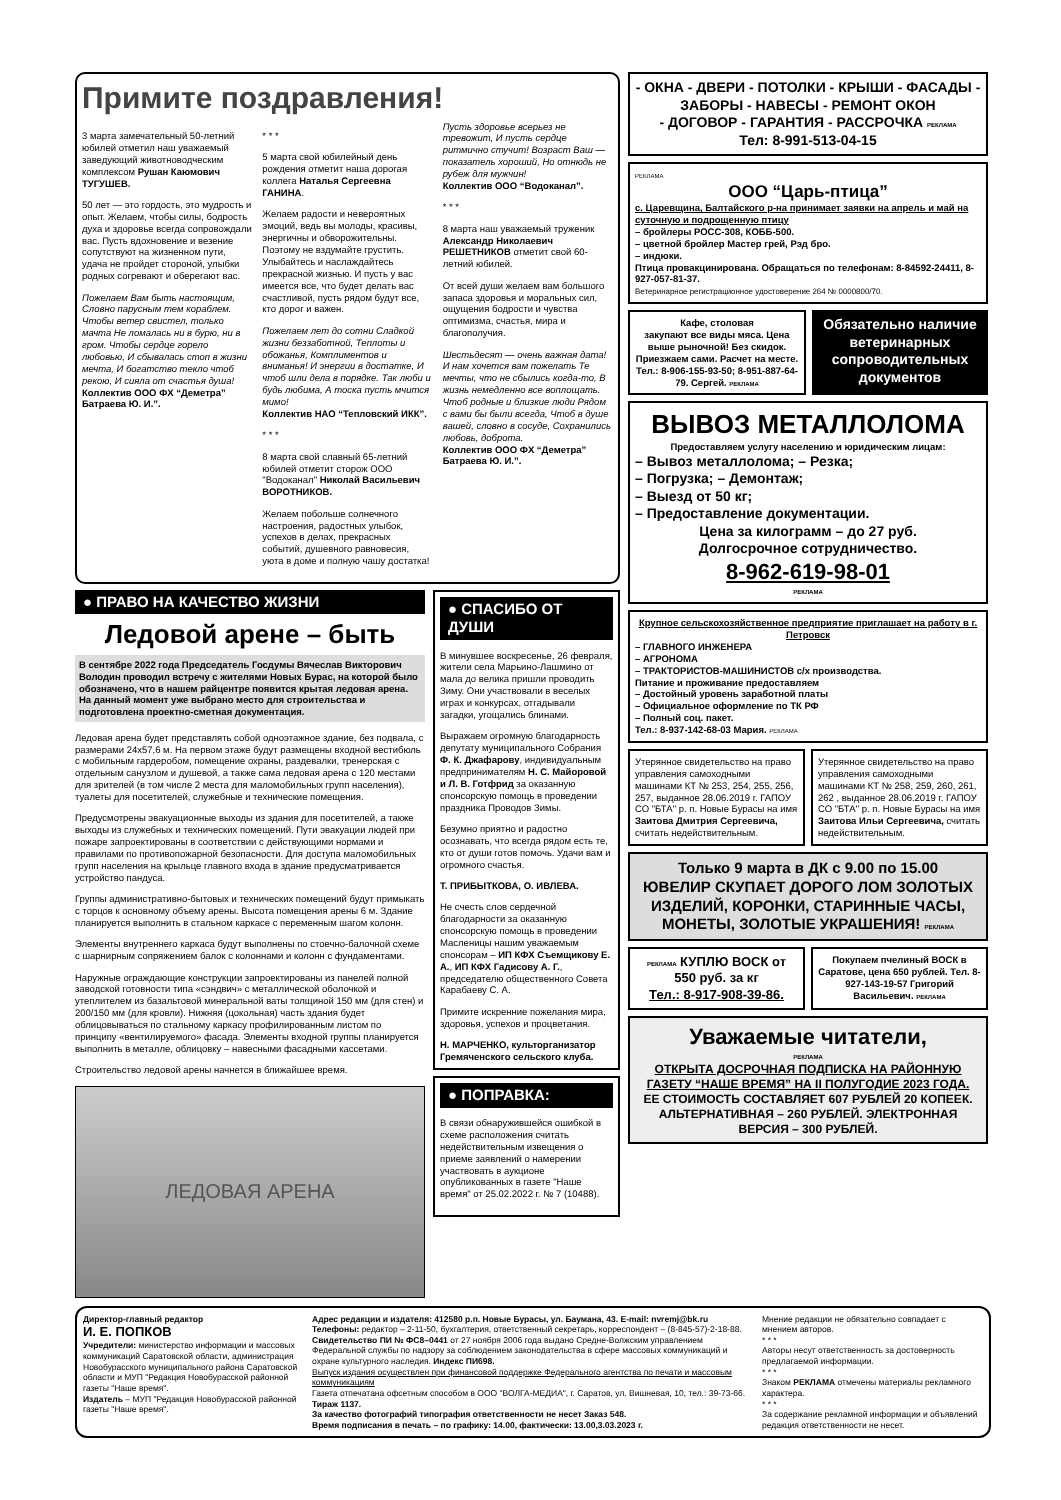Примите поздравления!
3 марта замечательный 50-летний юбилей отметил наш уважаемый заведующий животноводческим комплексом Рушан Каюмович ТУГУШЕВ.
50 лет — это гордость, это мудрость и опыт. Желаем, чтобы силы, бодрость духа и здоровье всегда сопровождали вас. Пусть вдохновение и везение сопутствуют на жизненном пути, удача не пройдет стороной, улыбки родных согревают и оберегают вас.
Пожелаем Вам быть настоящим, Словно парусным тем кораблем. Чтобы ветер свистел, только мачта Не ломалась ни в бурю, ни в гром. Чтобы сердце горело любовью, И сбывалась стоп в жизни мечта, И богатство текло чтоб рекою, И сияла от счастья душа!
Коллектив ООО ФХ “Деметра” Батраева Ю. И.”.
* * *
5 марта свой юбилейный день рождения отметит наша дорогая коллега Наталья Сергеевна ГАНИНА.
Желаем радости и невероятных эмоций, ведь вы молоды, красивы, энергичны и обворожительны. Поэтому не вздумайте грустить. Улыбайтесь и наслаждайтесь прекрасной жизнью. И пусть у вас имеется все, что будет делать вас счастливой, пусть рядом будут все, кто дорог и важен.
Пожелаем лет до сотни Сладкой жизни беззаботной, Теплоты и обожанья, Комплиментов и вниманья! И энергии в достатке, И чтоб шли дела в порядке. Так люби и будь любима, А тоска пусть мчится мимо!
Коллектив НАО “Тепловский ИКК”.
* * *
8 марта свой славный 65-летний юбилей отметит сторож ООО "Водоканал" Николай Васильевич ВОРОТНИКОВ.
Желаем побольше солнечного настроения, радостных улыбок, успехов в делах, прекрасных событий, душевного равновесия, уюта в доме и полную чашу достатка!
Пусть здоровье всерьез не тревожит, И пусть сердце ритмично стучит! Возраст Ваш — показатель хороший, Но отнюдь не рубеж для мужчин!
Коллектив ООО “Водоканал”.
* * *
8 марта наш уважаемый труженик Александр Николаевич РЕШЕТНИКОВ отметит свой 60-летний юбилей.
От всей души желаем вам большого запаса здоровья и моральных сил, ощущения бодрости и чувства оптимизма, счастья, мира и благополучия.
Шестьдесят — очень важная дата! И нам хочется вам пожелать Те мечты, что не сбылись когда-то, В жизнь немедленно все воплощать. Чтоб родные и близкие люди Рядом с вами бы были всегда, Чтоб в душе вашей, словно в сосуде, Сохранились любовь, доброта.
Коллектив ООО ФХ “Деметра” Батраева Ю. И.”.
● ПРАВО НА КАЧЕСТВО ЖИЗНИ
Ледовой арене – быть
В сентябре 2022 года Председатель Госдумы Вячеслав Викторович Володин проводил встречу с жителями Новых Бурас, на которой было обозначено, что в нашем райцентре появится крытая ледовая арена.
На данный момент уже выбрано место для строительства и подготовлена проектно-сметная документация.
Ледовая арена будет представлять собой одноэтажное здание, без подвала, с размерами 24х57,6 м. На первом этаже будут размещены входной вестибюль с мобильным гардеробом, помещение охраны, раздевалки, тренерская с отдельным санузлом и душевой, а также сама ледовая арена с 120 местами для зрителей (в том числе 2 места для маломобильных групп населения), туалеты для посетителей, служебные и технические помещения.
Предусмотрены эвакуационные выходы из здания для посетителей, а также выходы из служебных и технических помещений. Пути эвакуации людей при пожаре запроектированы в соответствии с действующими нормами и правилами по противопожарной безопасности. Для доступа маломобильных групп населения на крыльце главного входа в здание предусматривается устройство пандуса.
Группы административно-бытовых и технических помещений будут примыкать с торцов к основному объему арены. Высота помещения арены 6 м. Здание планируется выполнить в стальном каркасе с переменным шагом колонн.
Элементы внутреннего каркаса будут выполнены по стоечно-балочной схеме с шарнирным сопряжением балок с колоннами и колонн с фундаментами.
Наружные ограждающие конструкции запроектированы из панелей полной заводской готовности типа «сэндвич» с металлической оболочкой и утеплителем из базальтовой минеральной ваты толщиной 150 мм (для стен) и 200/150 мм (для кровли). Нижняя (цокольная) часть здания будет облицовываться по стальному каркасу профилированным листом по принципу «вентилируемого» фасада. Элементы входной группы планируется выполнить в металле, облицовку – навесными фасадными кассетами.
Строительство ледовой арены начнется в ближайшее время.
ЛЕДОВАЯ АРЕНА
● СПАСИБО ОТ ДУШИ
В минувшее воскресенье, 26 февраля, жители села Марьино-Лашмино от мала до велика пришли проводить Зиму. Они участвовали в веселых играх и конкурсах, отгадывали загадки, угощались блинами.
Выражаем огромную благодарность депутату муниципального Собрания Ф. К. Джафарову, индивидуальным предпринимателям Н. С. Майоровой и Л. В. Готфрид за оказанную спонсорскую помощь в проведении праздника Проводов Зимы.
Безумно приятно и радостно осознавать, что всегда рядом есть те, кто от души готов помочь. Удачи вам и огромного счастья.
Т. ПРИБЫТКОВА, О. ИВЛЕВА.
Не счесть слов сердечной благодарности за оказанную спонсорскую помощь в проведении Масленицы нашим уважаемым спонсорам – ИП КФХ Съемщикову Е. А., ИП КФХ Гадисову А. Г., председателю общественного Совета Карабаеву С. А.
Примите искренние пожелания мира, здоровья, успехов и процветания.
Н. МАРЧЕНКО, культорганизатор Гремяченского сельского клуба.
● ПОПРАВКА:
В связи обнаружившейся ошибкой в схеме расположения считать недействительным извещения о приеме заявлений о намерении участвовать в аукционе опубликованных в газете "Наше время" от 25.02.2022 г. № 7 (10488).
- ОКНА - ДВЕРИ - ПОТОЛКИ - КРЫШИ - ФАСАДЫ - ЗАБОРЫ - НАВЕСЫ - РЕМОНТ ОКОН
- ДОГОВОР - ГАРАНТИЯ - РАССРОЧКА РЕКЛАМА
Тел: 8-991-513-04-15
РЕКЛАМА
ООО “Царь-птица”
с. Царевщина, Балтайского р-на принимает заявки на апрель и май на суточную и подрощенную птицу
– бройлеры РОСС-308, КОББ-500.
– цветной бройлер Мастер грей, Рэд бро.
– индюки.
Птица провакцинирована. Обращаться по телефонам: 8-84592-24411, 8-927-057-81-37.
Ветеринарное регистрационное удостоверение 264 № 0000800/70.
Кафе, столовая
закупают все виды мяса. Цена выше рыночной! Без скидок. Приезжаем сами. Расчет на месте. Тел.: 8-906-155-93-50; 8-951-887-64-79. Сергей. РЕКЛАМА
Обязательно наличие ветеринарных сопроводительных документов
ВЫВОЗ МЕТАЛЛОЛОМА
Предоставляем услугу населению и юридическим лицам:
– Вывоз металлолома; – Резка;
– Погрузка; – Демонтаж;
– Выезд от 50 кг;
– Предоставление документации.
Цена за килограмм – до 27 руб.
Долгосрочное сотрудничество.
8-962-619-98-01
РЕКЛАМА
Крупное сельскохозяйственное предприятие приглашает на работу в г. Петровск
– ГЛАВНОГО ИНЖЕНЕРА
– АГРОНОМА
– ТРАКТОРИСТОВ-МАШИНИСТОВ с/х производства.
Питание и проживание предоставляем
– Достойный уровень заработной платы
– Официальное оформление по ТК РФ
– Полный соц. пакет.
Тел.: 8-937-142-68-03 Мария. РЕКЛАМА
Утерянное свидетельство на право управления самоходными машинами КТ № 253, 254, 255, 256, 257, выданное 28.06.2019 г. ГАПОУ СО "БТА" р. п. Новые Бурасы на имя Заитова Дмитрия Сергеевича, считать недействительным.
Утерянное свидетельство на право управления самоходными машинами КТ № 258, 259, 260, 261, 262 , выданное 28.06.2019 г. ГАПОУ СО "БТА" р. п. Новые Бурасы на имя Заитова Ильи Сергеевича, считать недействительным.
Только 9 марта в ДК с 9.00 по 15.00
ЮВЕЛИР СКУПАЕТ ДОРОГО ЛОМ ЗОЛОТЫХ ИЗДЕЛИЙ, КОРОНКИ, СТАРИННЫЕ ЧАСЫ, МОНЕТЫ, ЗОЛОТЫЕ УКРАШЕНИЯ! РЕКЛАМА
РЕКЛАМА КУПЛЮ ВОСК от 550 руб. за кг
Тел.: 8-917-908-39-86.
Покупаем пчелиный ВОСК в Саратове, цена 650 рублей. Тел. 8-927-143-19-57 Григорий Васильевич. РЕКЛАМА
Уважаемые читатели,
РЕКЛАМА
ОТКРЫТА ДОСРОЧНАЯ ПОДПИСКА НА РАЙОННУЮ ГАЗЕТУ “НАШЕ ВРЕМЯ” НА II ПОЛУГОДИЕ 2023 ГОДА.
ЕЕ СТОИМОСТЬ СОСТАВЛЯЕТ 607 РУБЛЕЙ 20 КОПЕЕК. АЛЬТЕРНАТИВНАЯ – 260 РУБЛЕЙ. ЭЛЕКТРОННАЯ ВЕРСИЯ – 300 РУБЛЕЙ.
Директор-главный редактор
И. Е. ПОПКОВ
Учредители: министерство информации и массовых коммуникаций Саратовской области, администрация Новобурасского муниципального района Саратовской области и МУП "Редакция Новобурасской районной газеты "Наше время".
Издатель – МУП "Редакция Новобурасской районной газеты "Наше время".
Адрес редакции и издателя: 412580 р.п. Новые Бурасы, ул. Баумана, 43. E-mail: nvremj@bk.ru Телефоны: редактор – 2-11-50, бухгалтерия, ответственный секретарь, корреспондент – (8-845-57)-2-18-88.
Свидетельство ПИ № ФС8–0441 от 27 ноября 2006 года выдано Средне-Волжским управлением Федеральной службы по надзору за соблюдением законодательства в сфере массовых коммуникаций и охране культурного наследия. Индекс ПИ698.
Выпуск издания осуществлен при финансовой поддержке Федерального агентства по печати и массовым коммуникациям
Газета отпечатана офсетным способом в ООО "ВОЛГА-МЕДИА", г. Саратов, ул. Вишневая, 10, тел.: 39-73-66. Тираж 1137.
За качество фотографий типография ответственности не несет Заказ 548.
Время подписания в печать – по графику: 14.00, фактически: 13.00,3.03.2023 г.
Мнение редакции не обязательно совпадает с мнением авторов.
* * *
Авторы несут ответственность за достоверность предлагаемой информации.
* * *
Знаком РЕКЛАМА отмечены материалы рекламного характера.
* * *
За содержание рекламной информации и объявлений редакция ответственности не несет.